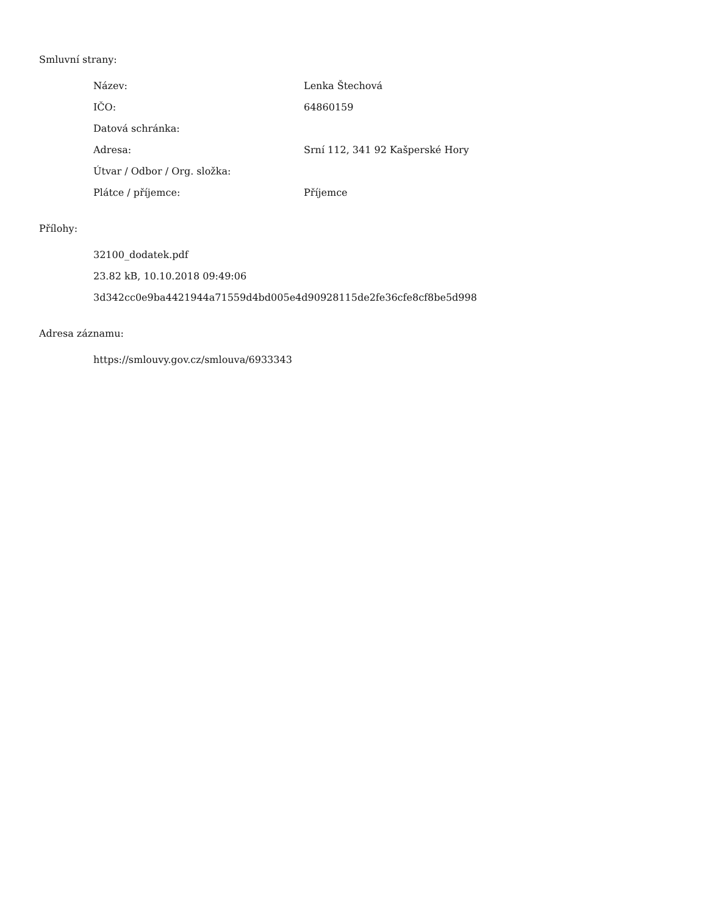Smluvní strany:
| Název: | Lenka Štechová |
| IČO: | 64860159 |
| Datová schránka: | |
| Adresa: | Srní 112, 341 92 Kašperské Hory |
| Útvar / Odbor / Org. složka: | |
| Plátce / příjemce: | Příjemce |
Přílohy:
32100_dodatek.pdf
23.82 kB, 10.10.2018 09:49:06
3d342cc0e9ba4421944a71559d4bd005e4d90928115de2fe36cfe8cf8be5d998
Adresa záznamu:
https://smlouvy.gov.cz/smlouva/6933343